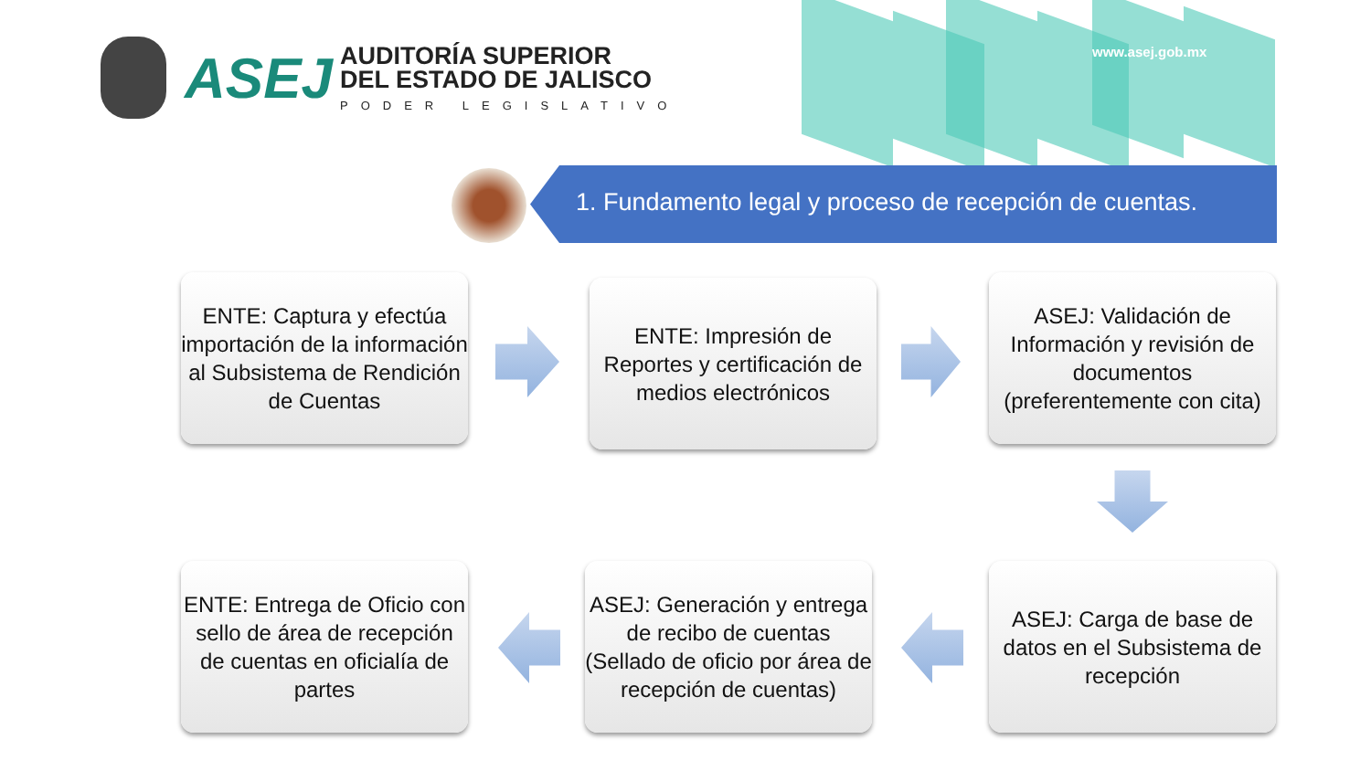www.asej.gob.mx
ASEJ
AUDITORÍA SUPERIOR
DEL ESTADO DE JALISCO
PODER LEGISLATIVO
1. Fundamento legal y proceso de recepción de cuentas.
ENTE: Captura y efectúa importación de la información al Subsistema de Rendición de Cuentas
ENTE: Impresión de Reportes y certificación de medios electrónicos
ASEJ: Validación de Información y revisión de documentos (preferentemente con cita)
ENTE: Entrega de Oficio con sello de área de recepción de cuentas en oficialía de partes
ASEJ: Generación y entrega de recibo de cuentas (Sellado de oficio por área de recepción de cuentas)
ASEJ: Carga de base de datos en el Subsistema de recepción